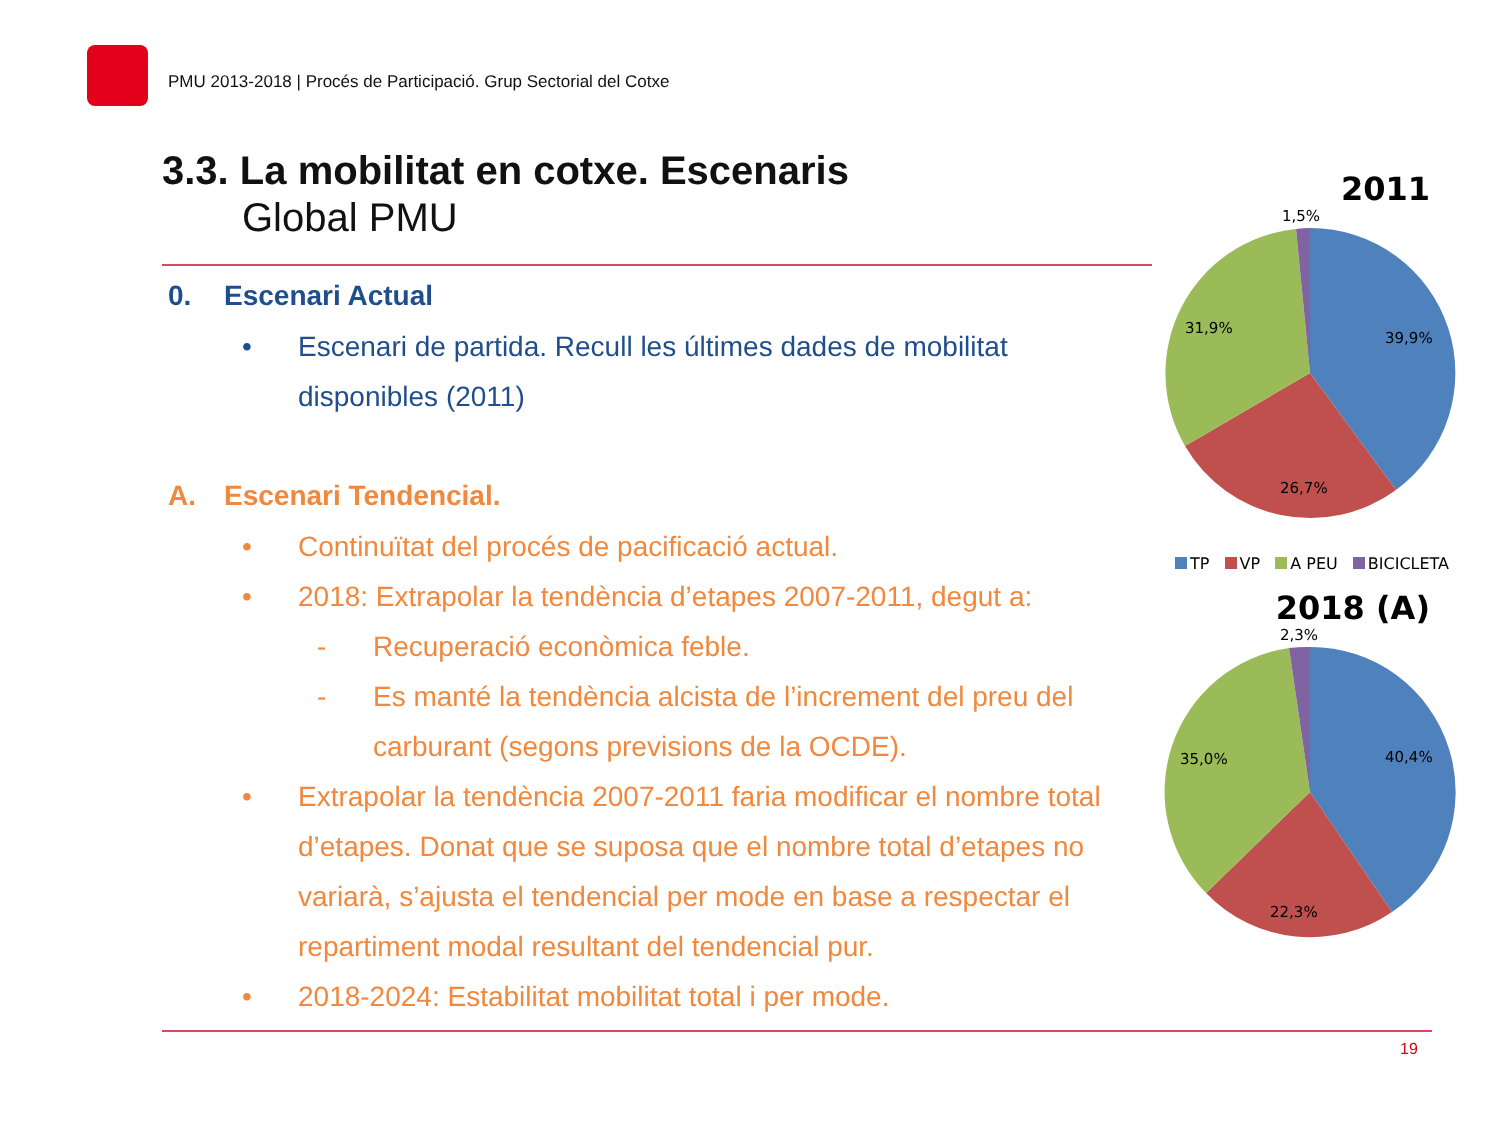PMU 2013-2018 | Procés de Participació. Grup Sectorial del Cotxe
3.3. La mobilitat en cotxe. Escenaris
Global PMU
0. Escenari Actual
• Escenari de partida. Recull les últimes dades de mobilitat disponibles (2011)
A. Escenari Tendencial.
• Continuïtat del procés de pacificació actual.
• 2018: Extrapolar la tendència d’etapes 2007-2011, degut a:
- Recuperació econòmica feble.
- Es manté la tendència alcista de l’increment del preu del carburant (segons previsions de la OCDE).
• Extrapolar la tendència 2007-2011 faria modificar el nombre total d’etapes. Donat que se suposa que el nombre total d’etapes no variarà, s’ajusta el tendencial per mode en base a respectar el repartiment modal resultant del tendencial pur.
• 2018-2024: Estabilitat mobilitat total i per mode.
2011
1,5%
39,9%
26,7%
31,9%
TP VP A PEU BICICLETA
2018 (A)
2,3%
40,4%
22,3%
35,0%
19